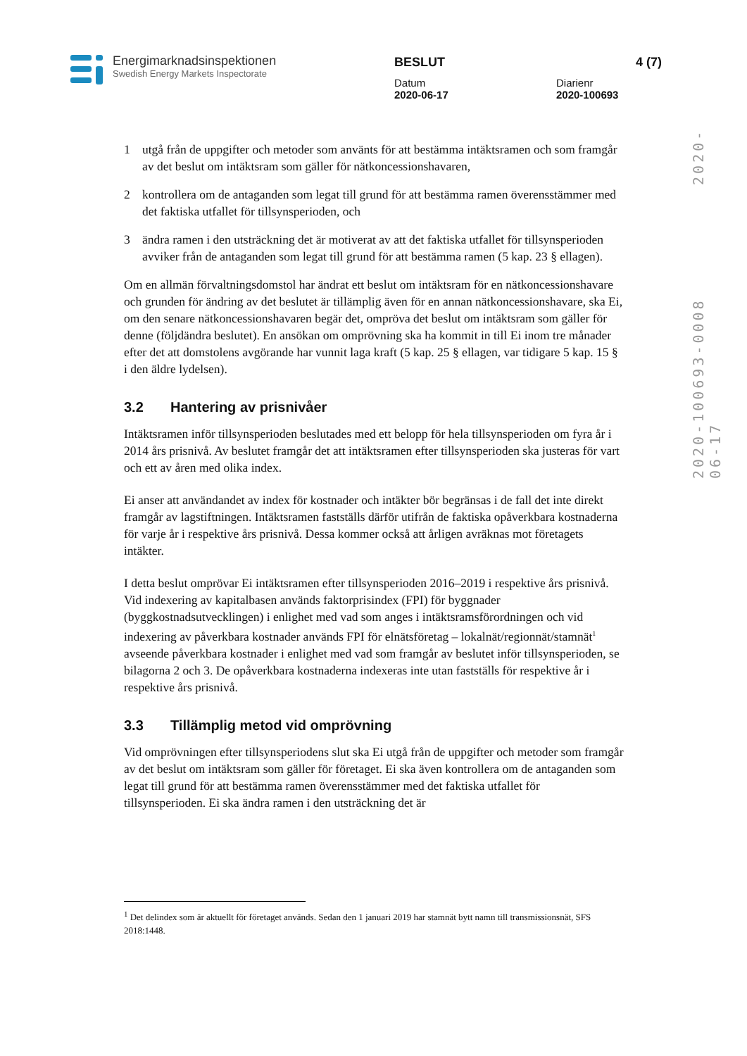Energimarknadsinspektionen
Swedish Energy Markets Inspectorate
BESLUT 4 (7)
Datum
2020-06-17
Diarienr
2020-100693
2020-100693-0008 2020-06-17
1 utgå från de uppgifter och metoder som använts för att bestämma intäktsramen och som framgår av det beslut om intäktsram som gäller för nätkoncessionshavaren,
2 kontrollera om de antaganden som legat till grund för att bestämma ramen överensstämmer med det faktiska utfallet för tillsynsperioden, och
3 ändra ramen i den utsträckning det är motiverat av att det faktiska utfallet för tillsynsperioden avviker från de antaganden som legat till grund för att bestämma ramen (5 kap. 23 § ellagen).
Om en allmän förvaltningsdomstol har ändrat ett beslut om intäktsram för en nätkoncessionshavare och grunden för ändring av det beslutet är tillämplig även för en annan nätkoncessionshavare, ska Ei, om den senare nätkoncessionshavaren begär det, ompröva det beslut om intäktsram som gäller för denne (följdändra beslutet). En ansökan om omprövning ska ha kommit in till Ei inom tre månader efter det att domstolens avgörande har vunnit laga kraft (5 kap. 25 § ellagen, var tidigare 5 kap. 15 § i den äldre lydelsen).
3.2 Hantering av prisnivåer
Intäktsramen inför tillsynsperioden beslutades med ett belopp för hela tillsynsperioden om fyra år i 2014 års prisnivå. Av beslutet framgår det att intäktsramen efter tillsynsperioden ska justeras för vart och ett av åren med olika index.
Ei anser att användandet av index för kostnader och intäkter bör begränsas i de fall det inte direkt framgår av lagstiftningen. Intäktsramen fastställs därför utifrån de faktiska opåverkbara kostnaderna för varje år i respektive års prisnivå. Dessa kommer också att årligen avräknas mot företagets intäkter.
I detta beslut omprövar Ei intäktsramen efter tillsynsperioden 2016–2019 i respektive års prisnivå. Vid indexering av kapitalbasen används faktorprisindex (FPI) för byggnader (byggkostnadsutvecklingen) i enlighet med vad som anges i intäktsramsförordningen och vid indexering av påverkbara kostnader används FPI för elnätsföretag – lokalnät/regionnät/stamnät<sup>1</sup> avseende påverkbara kostnader i enlighet med vad som framgår av beslutet inför tillsynsperioden, se bilagorna 2 och 3. De opåverkbara kostnaderna indexeras inte utan fastställs för respektive år i respektive års prisnivå.
3.3 Tillämplig metod vid omprövning
Vid omprövningen efter tillsynsperiodens slut ska Ei utgå från de uppgifter och metoder som framgår av det beslut om intäktsram som gäller för företaget. Ei ska även kontrollera om de antaganden som legat till grund för att bestämma ramen överensstämmer med det faktiska utfallet för tillsynsperioden. Ei ska ändra ramen i den utsträckning det är
<sup>1</sup> Det delindex som är aktuellt för företaget används. Sedan den 1 januari 2019 har stamnät bytt namn till transmissionsnät, SFS 2018:1448.